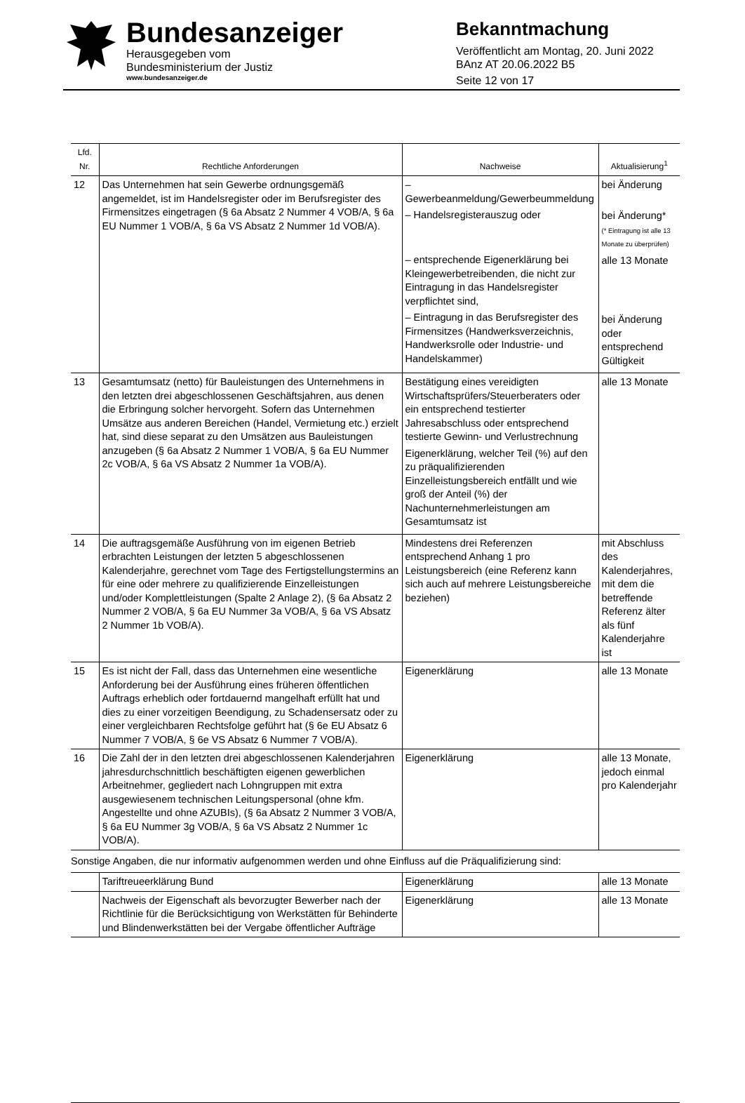Bundesanzeiger
Herausgegeben vom
Bundesministerium der Justiz
www.bundesanzeiger.de
Bekanntmachung
Veröffentlicht am Montag, 20. Juni 2022
BAnz AT 20.06.2022 B5
Seite 12 von 17
| Lfd. Nr. | Rechtliche Anforderungen | Nachweise | Aktualisierung<sup>1</sup> |
| --- | --- | --- | --- |
| 12 | Das Unternehmen hat sein Gewerbe ordnungsgemäß angemeldet, ist im Handelsregister oder im Berufsregister des Firmensitzes eingetragen (§ 6a Absatz 2 Nummer 4 VOB/A, § 6a EU Nummer 1 VOB/A, § 6a VS Absatz 2 Nummer 1d VOB/A). | – Gewerbeanmeldung/Gewerbeummeldung – Handelsregisterauszug oder – entsprechende Eigenerklärung bei Kleingewerbetreibenden, die nicht zur Eintragung in das Handelsregister verpflichtet sind, – Eintragung in das Berufsregister des Firmensitzes (Handwerksverzeichnis, Handwerksrolle oder Industrie- und Handelskammer) | bei Änderung bei Änderung* (* Eintragung ist alle 13 Monate zu überprüfen) alle 13 Monate bei Änderung oder entsprechend Gültigkeit |
| 13 | Gesamtumsatz (netto) für Bauleistungen des Unternehmens in den letzten drei abgeschlossenen Geschäftsjahren, aus denen die Erbringung solcher hervorgeht. Sofern das Unternehmen Umsätze aus anderen Bereichen (Handel, Vermietung etc.) erzielt hat, sind diese separat zu den Umsätzen aus Bauleistungen anzugeben (§ 6a Absatz 2 Nummer 1 VOB/A, § 6a EU Nummer 2c VOB/A, § 6a VS Absatz 2 Nummer 1a VOB/A). | Bestätigung eines vereidigten Wirtschaftsprüfers/Steuerberaters oder ein entsprechend testierter Jahresabschluss oder entsprechend testierte Gewinn- und Verlustrechnung Eigenerklärung, welcher Teil (%) auf den zu präqualifizierenden Einzelleistungsbereich entfällt und wie groß der Anteil (%) der Nachunternehmerleistungen am Gesamtumsatz ist | alle 13 Monate |
| 14 | Die auftragsgemäße Ausführung von im eigenen Betrieb erbrachten Leistungen der letzten 5 abgeschlossenen Kalenderjahre, gerechnet vom Tage des Fertigstellungstermins an für eine oder mehrere zu qualifizierende Einzelleistungen und/oder Komplettleistungen (Spalte 2 Anlage 2), (§ 6a Absatz 2 Nummer 2 VOB/A, § 6a EU Nummer 3a VOB/A, § 6a VS Absatz 2 Nummer 1b VOB/A). | Mindestens drei Referenzen entsprechend Anhang 1 pro Leistungsbereich (eine Referenz kann sich auch auf mehrere Leistungsbereiche beziehen) | mit Abschluss des Kalenderjahres, mit dem die betreffende Referenz älter als fünf Kalenderjahre ist |
| 15 | Es ist nicht der Fall, dass das Unternehmen eine wesentliche Anforderung bei der Ausführung eines früheren öffentlichen Auftrags erheblich oder fortdauernd mangelhaft erfüllt hat und dies zu einer vorzeitigen Beendigung, zu Schadensersatz oder zu einer vergleichbaren Rechtsfolge geführt hat (§ 6e EU Absatz 6 Nummer 7 VOB/A, § 6e VS Absatz 6 Nummer 7 VOB/A). | Eigenerklärung | alle 13 Monate |
| 16 | Die Zahl der in den letzten drei abgeschlossenen Kalenderjahren jahresdurchschnittlich beschäftigten eigenen gewerblichen Arbeitnehmer, gegliedert nach Lohngruppen mit extra ausgewiesenem technischen Leitungspersonal (ohne kfm. Angestellte und ohne AZUBIs), (§ 6a Absatz 2 Nummer 3 VOB/A, § 6a EU Nummer 3g VOB/A, § 6a VS Absatz 2 Nummer 1c VOB/A). | Eigenerklärung | alle 13 Monate, jedoch einmal pro Kalenderjahr |
| Sonstige Angaben, die nur informativ aufgenommen werden und ohne Einfluss auf die Präqualifizierung sind: | | | |
| | Tariftreueerklärung Bund | Eigenerklärung | alle 13 Monate |
| | Nachweis der Eigenschaft als bevorzugter Bewerber nach der Richtlinie für die Berücksichtigung von Werkstätten für Behinderte und Blindenwerkstätten bei der Vergabe öffentlicher Aufträge | Eigenerklärung | alle 13 Monate |